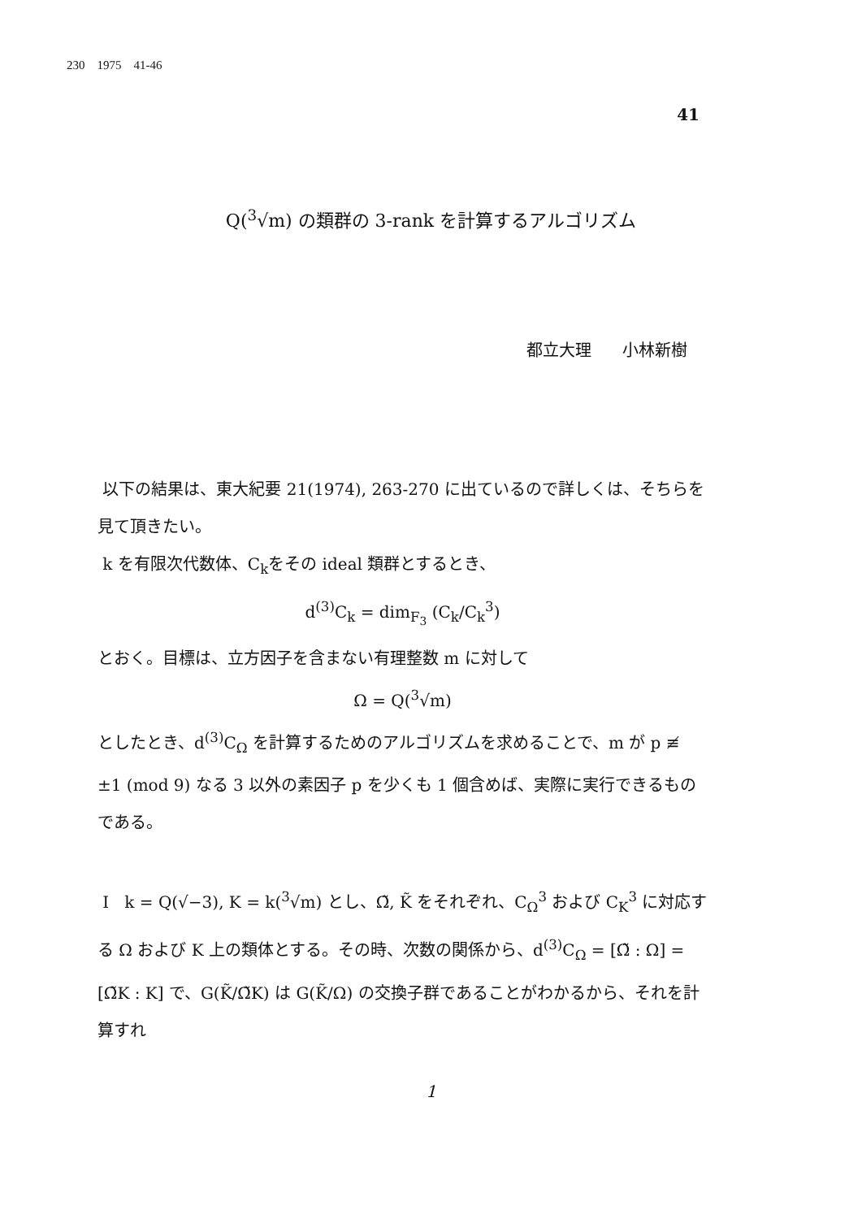230 1975 41-46
41
Q(<sup>3</sup>√m) の類群の 3-rank を計算するアルゴリズム
都立大理 小林新樹
以下の結果は、東大紀要 21(1974), 263-270 に出ているので詳しくは、そちらを見て頂きたい。
k を有限次代数体、C<sub>k</sub>をその ideal 類群とするとき、
d<sup>(3)</sup>C<sub>k</sub> = dim<sub>F<sub>3</sub></sub> (C<sub>k</sub>/C<sub>k</sub><sup>3</sup>)
とおく。目標は、立方因子を含まない有理整数 m に対して
Ω = Q(<sup>3</sup>√m)
としたとき、d<sup>(3)</sup>C<sub>Ω</sub> を計算するためのアルゴリズムを求めることで、m が p ≢ ±1 (mod 9) なる 3 以外の素因子 p を少くも 1 個含めば、実際に実行できるものである。
I k = Q(√−3), K = k(<sup>3</sup>√m) とし、Ω̃, K̃ をそれぞれ、C<sub>Ω</sub><sup>3</sup> および C<sub>K</sub><sup>3</sup> に対応する Ω および K 上の類体とする。その時、次数の関係から、d<sup>(3)</sup>C<sub>Ω</sub> = [Ω̃ : Ω] = [Ω̃K : K] で、G(K̃/Ω̃K) は G(K̃/Ω) の交換子群であることがわかるから、それを計算すれ
1